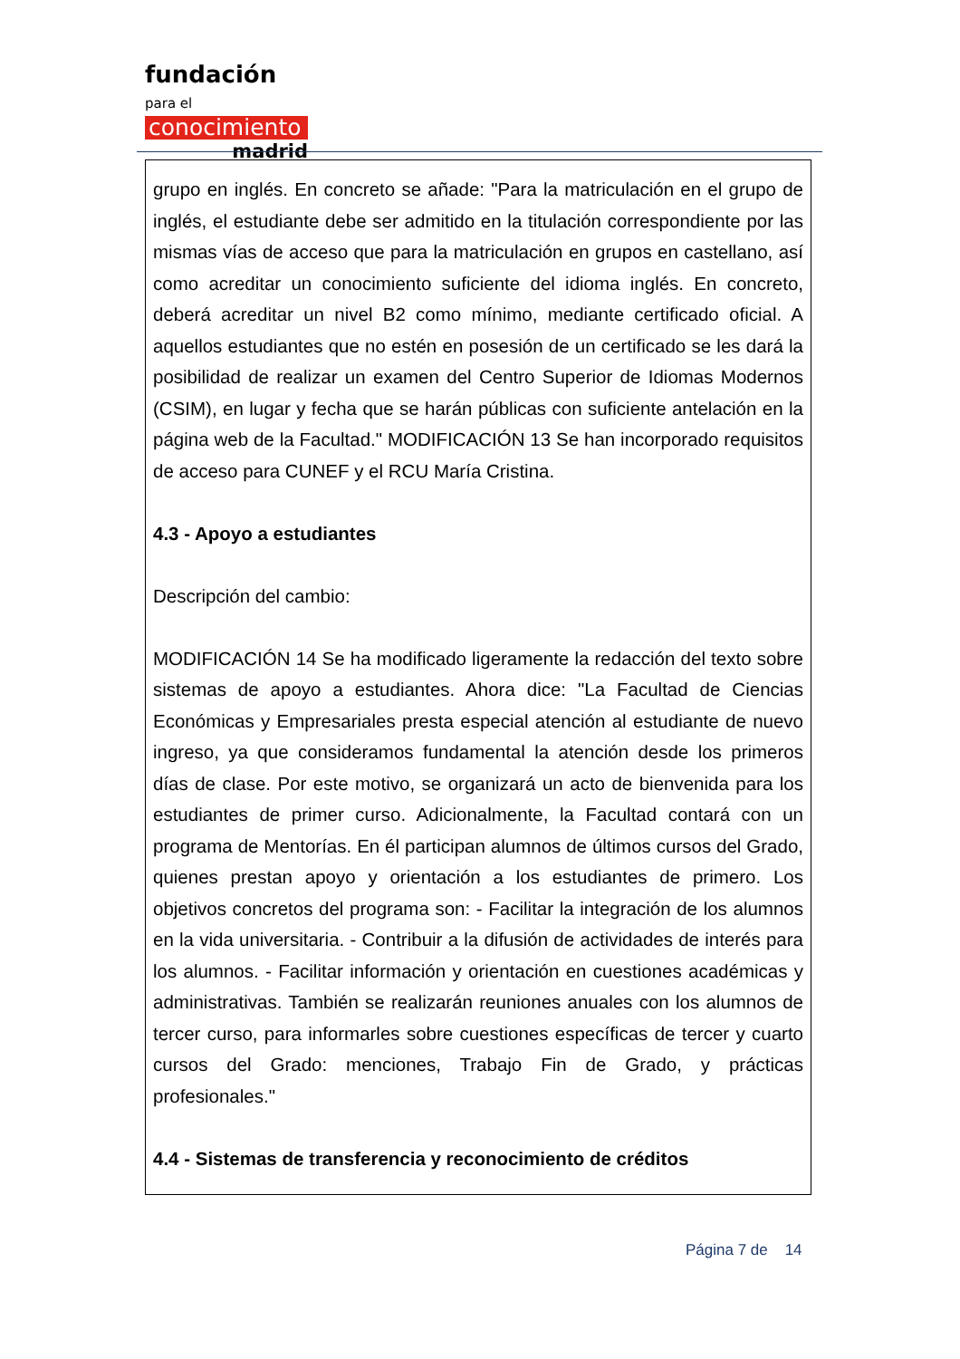fundación para el
conocimiento
madrid
grupo en inglés. En concreto se añade: "Para la matriculación en el grupo de inglés, el estudiante debe ser admitido en la titulación correspondiente por las mismas vías de acceso que para la matriculación en grupos en castellano, así como acreditar un conocimiento suficiente del idioma inglés. En concreto, deberá acreditar un nivel B2 como mínimo, mediante certificado oficial. A aquellos estudiantes que no estén en posesión de un certificado se les dará la posibilidad de realizar un examen del Centro Superior de Idiomas Modernos (CSIM), en lugar y fecha que se harán públicas con suficiente antelación en la página web de la Facultad." MODIFICACIÓN 13 Se han incorporado requisitos de acceso para CUNEF y el RCU María Cristina.
4.3 - Apoyo a estudiantes
Descripción del cambio:
MODIFICACIÓN 14 Se ha modificado ligeramente la redacción del texto sobre sistemas de apoyo a estudiantes. Ahora dice: "La Facultad de Ciencias Económicas y Empresariales presta especial atención al estudiante de nuevo ingreso, ya que consideramos fundamental la atención desde los primeros días de clase. Por este motivo, se organizará un acto de bienvenida para los estudiantes de primer curso. Adicionalmente, la Facultad contará con un programa de Mentorías. En él participan alumnos de últimos cursos del Grado, quienes prestan apoyo y orientación a los estudiantes de primero. Los objetivos concretos del programa son: - Facilitar la integración de los alumnos en la vida universitaria. - Contribuir a la difusión de actividades de interés para los alumnos. - Facilitar información y orientación en cuestiones académicas y administrativas. También se realizarán reuniones anuales con los alumnos de tercer curso, para informarles sobre cuestiones específicas de tercer y cuarto cursos del Grado: menciones, Trabajo Fin de Grado, y prácticas profesionales."
4.4 - Sistemas de transferencia y reconocimiento de créditos
Página 7 de 14